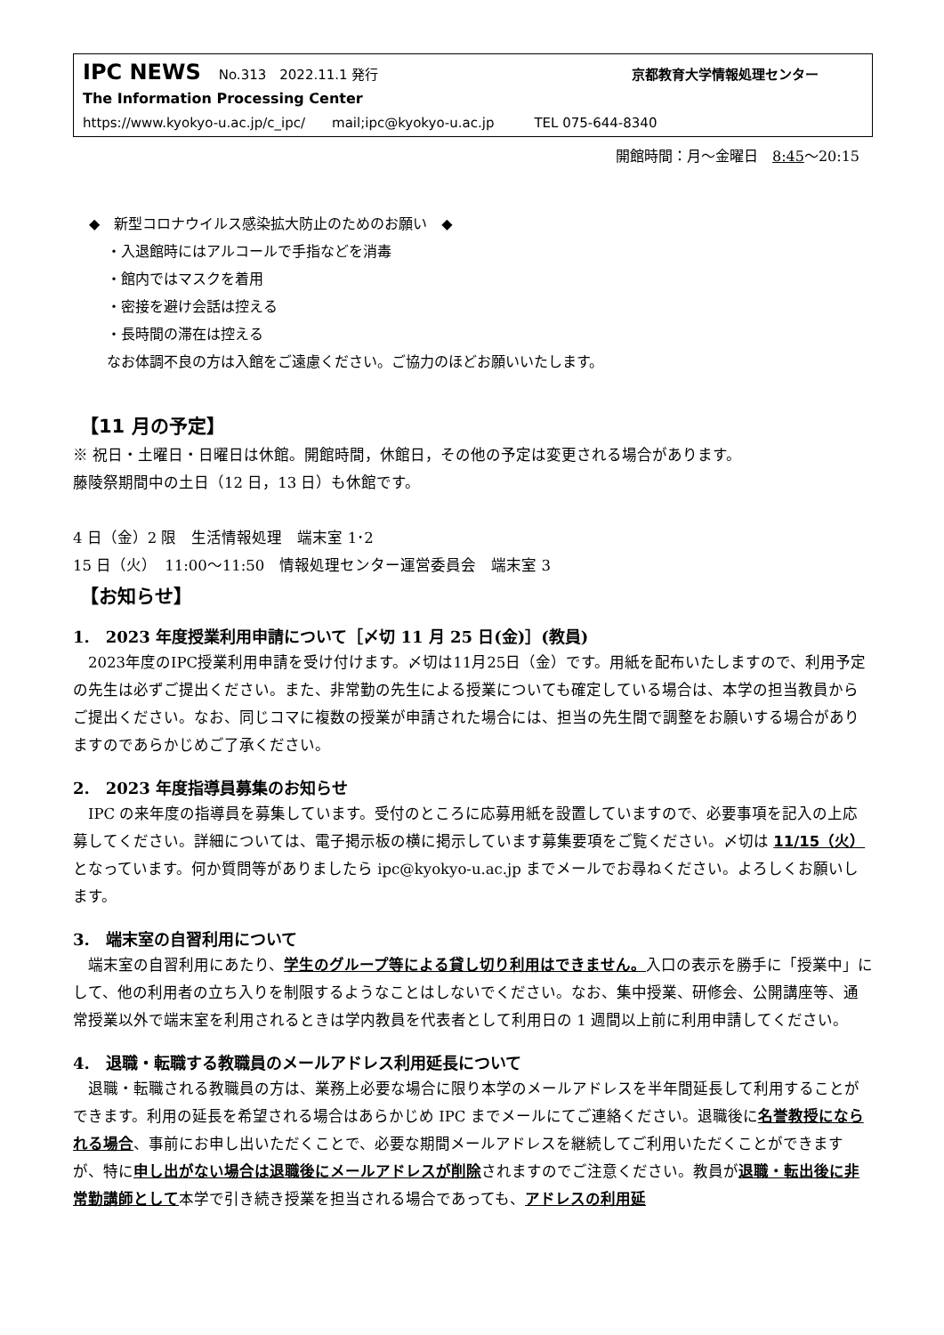IPC NEWS No.313　2022.11.1 発行 京都教育大学情報処理センター
The Information Processing Center
https://www.kyokyo-u.ac.jp/c_ipc/　　mail;ipc@kyokyo-u.ac.jp　　　TEL 075-644-8340
開館時間：月～金曜日　8:45～20:15
◆　新型コロナウイルス感染拡大防止のためのお願い　◆
・入退館時にはアルコールで手指などを消毒
・館内ではマスクを着用
・密接を避け会話は控える
・長時間の滞在は控える
なお体調不良の方は入館をご遠慮ください。ご協力のほどお願いいたします。
【11 月の予定】
※ 祝日・土曜日・日曜日は休館。開館時間，休館日，その他の予定は変更される場合があります。
藤陵祭期間中の土日（12 日，13 日）も休館です。
4 日（金）2 限　生活情報処理　端末室 1･2
15 日（火）　11:00～11:50　情報処理センター運営委員会　端末室 3
【お知らせ】
1.　2023 年度授業利用申請について［〆切 11 月 25 日(金)］(教員)
　2023年度のIPC授業利用申請を受け付けます。〆切は11月25日（金）です。用紙を配布いたしますので、利用予定の先生は必ずご提出ください。また、非常勤の先生による授業についても確定している場合は、本学の担当教員からご提出ください。なお、同じコマに複数の授業が申請された場合には、担当の先生間で調整をお願いする場合がありますのであらかじめご了承ください。
2.　2023 年度指導員募集のお知らせ
　IPC の来年度の指導員を募集しています。受付のところに応募用紙を設置していますので、必要事項を記入の上応募してください。詳細については、電子掲示板の横に掲示しています募集要項をご覧ください。〆切は 11/15（火）となっています。何か質問等がありましたら ipc@kyokyo-u.ac.jp までメールでお尋ねください。よろしくお願いします。
3.　端末室の自習利用について
　端末室の自習利用にあたり、学生のグループ等による貸し切り利用はできません。入口の表示を勝手に「授業中」にして、他の利用者の立ち入りを制限するようなことはしないでください。なお、集中授業、研修会、公開講座等、通常授業以外で端末室を利用されるときは学内教員を代表者として利用日の 1 週間以上前に利用申請してください。
4.　退職・転職する教職員のメールアドレス利用延長について
　退職・転職される教職員の方は、業務上必要な場合に限り本学のメールアドレスを半年間延長して利用することができます。利用の延長を希望される場合はあらかじめ IPC までメールにてご連絡ください。退職後に名誉教授になられる場合、事前にお申し出いただくことで、必要な期間メールアドレスを継続してご利用いただくことができますが、特に申し出がない場合は退職後にメールアドレスが削除されますのでご注意ください。教員が退職・転出後に非常勤講師として本学で引き続き授業を担当される場合であっても、アドレスの利用延